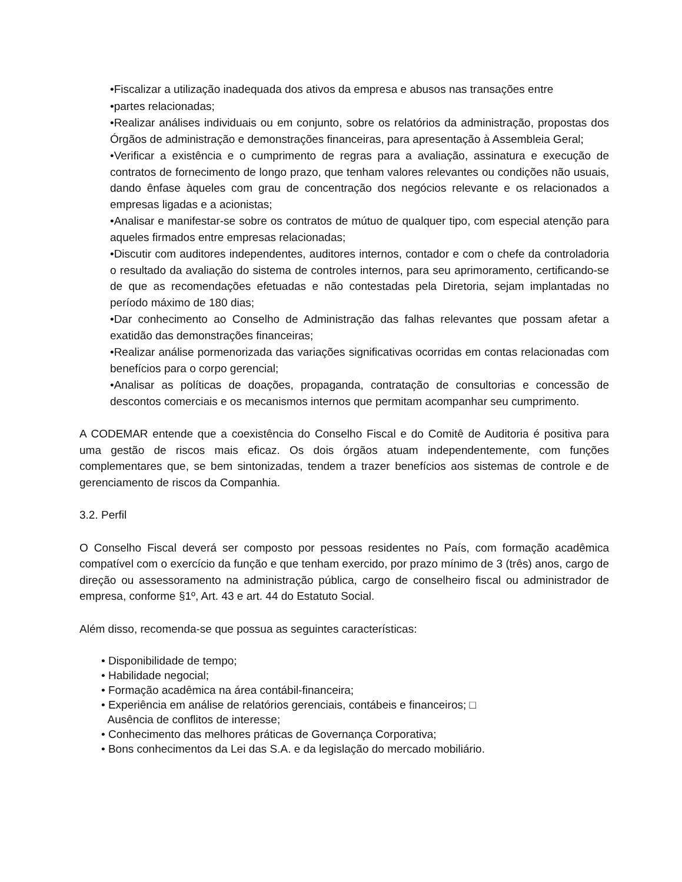•Fiscalizar a utilização inadequada dos ativos da empresa e abusos nas transações entre
•partes relacionadas;
•Realizar análises individuais ou em conjunto, sobre os relatórios da administração, propostas dos Órgãos de administração e demonstrações financeiras, para apresentação à Assembleia Geral;
•Verificar a existência e o cumprimento de regras para a avaliação, assinatura e execução de contratos de fornecimento de longo prazo, que tenham valores relevantes ou condições não usuais, dando ênfase àqueles com grau de concentração dos negócios relevante e os relacionados a empresas ligadas e a acionistas;
•Analisar e manifestar-se sobre os contratos de mútuo de qualquer tipo, com especial atenção para aqueles firmados entre empresas relacionadas;
•Discutir com auditores independentes, auditores internos, contador e com o chefe da controladoria o resultado da avaliação do sistema de controles internos, para seu aprimoramento, certificando-se de que as recomendações efetuadas e não contestadas pela Diretoria, sejam implantadas no período máximo de 180 dias;
•Dar conhecimento ao Conselho de Administração das falhas relevantes que possam afetar a exatidão das demonstrações financeiras;
•Realizar análise pormenorizada das variações significativas ocorridas em contas relacionadas com benefícios para o corpo gerencial;
•Analisar as políticas de doações, propaganda, contratação de consultorias e concessão de descontos comerciais e os mecanismos internos que permitam acompanhar seu cumprimento.
A CODEMAR entende que a coexistência do Conselho Fiscal e do Comitê de Auditoria é positiva para uma gestão de riscos mais eficaz. Os dois órgãos atuam independentemente, com funções complementares que, se bem sintonizadas, tendem a trazer benefícios aos sistemas de controle e de gerenciamento de riscos da Companhia.
3.2. Perfil
O Conselho Fiscal deverá ser composto por pessoas residentes no País, com formação acadêmica compatível com o exercício da função e que tenham exercido, por prazo mínimo de 3 (três) anos, cargo de direção ou assessoramento na administração pública, cargo de conselheiro fiscal ou administrador de empresa, conforme §1º, Art. 43 e art. 44 do Estatuto Social.
Além disso, recomenda-se que possua as seguintes características:
• Disponibilidade de tempo;
• Habilidade negocial;
• Formação acadêmica na área contábil-financeira;
• Experiência em análise de relatórios gerenciais, contábeis e financeiros; □
Ausência de conflitos de interesse;
• Conhecimento das melhores práticas de Governança Corporativa;
• Bons conhecimentos da Lei das S.A. e da legislação do mercado mobiliário.